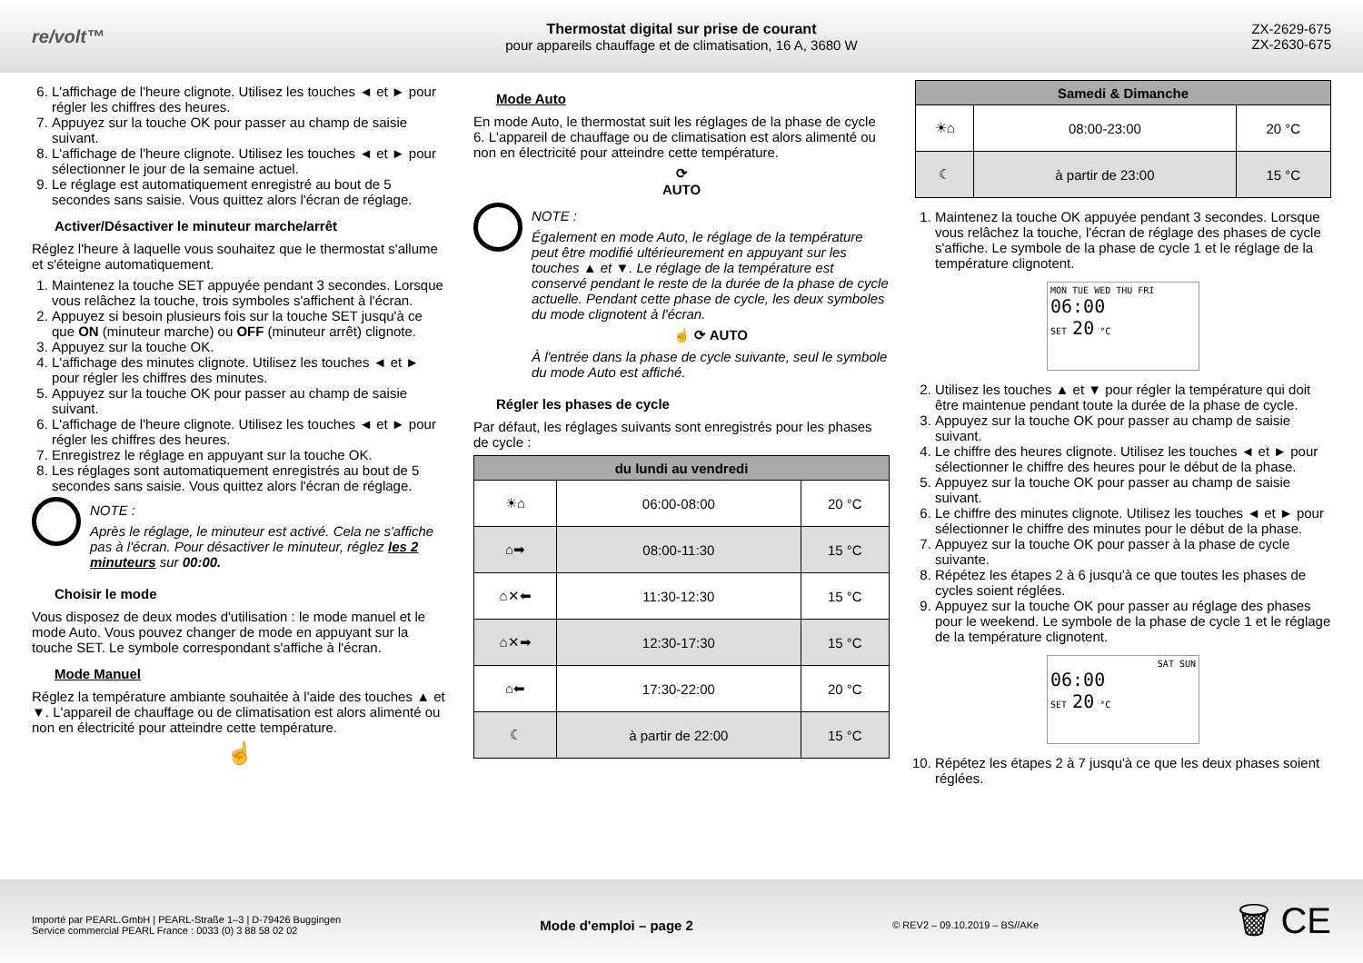re/volt™
Thermostat digital sur prise de courant
pour appareils chauffage et de climatisation, 16 A, 3680 W
ZX-2629-675
ZX-2630-675
6. L'affichage de l'heure clignote. Utilisez les touches ◄ et ► pour régler les chiffres des heures.
7. Appuyez sur la touche OK pour passer au champ de saisie suivant.
8. L'affichage de l'heure clignote. Utilisez les touches ◄ et ► pour sélectionner le jour de la semaine actuel.
9. Le réglage est automatiquement enregistré au bout de 5 secondes sans saisie. Vous quittez alors l'écran de réglage.
Activer/Désactiver le minuteur marche/arrêt
Réglez l'heure à laquelle vous souhaitez que le thermostat s'allume et s'éteigne automatiquement.
1. Maintenez la touche SET appuyée pendant 3 secondes. Lorsque vous relâchez la touche, trois symboles s'affichent à l'écran.
2. Appuyez si besoin plusieurs fois sur la touche SET jusqu'à ce que ON (minuteur marche) ou OFF (minuteur arrêt) clignote.
3. Appuyez sur la touche OK.
4. L'affichage des minutes clignote. Utilisez les touches ◄ et ► pour régler les chiffres des minutes.
5. Appuyez sur la touche OK pour passer au champ de saisie suivant.
6. L'affichage de l'heure clignote. Utilisez les touches ◄ et ► pour régler les chiffres des heures.
7. Enregistrez le réglage en appuyant sur la touche OK.
8. Les réglages sont automatiquement enregistrés au bout de 5 secondes sans saisie. Vous quittez alors l'écran de réglage.
NOTE :
Après le réglage, le minuteur est activé. Cela ne s'affiche pas à l'écran. Pour désactiver le minuteur, réglez les 2 minuteurs sur 00:00.
Choisir le mode
Vous disposez de deux modes d'utilisation : le mode manuel et le mode Auto. Vous pouvez changer de mode en appuyant sur la touche SET. Le symbole correspondant s'affiche à l'écran.
Mode Manuel
Réglez la température ambiante souhaitée à l'aide des touches ▲ et ▼. L'appareil de chauffage ou de climatisation est alors alimenté ou non en électricité pour atteindre cette température.
☝
Mode Auto
En mode Auto, le thermostat suit les réglages de la phase de cycle 6. L'appareil de chauffage ou de climatisation est alors alimenté ou non en électricité pour atteindre cette température.
⟳
AUTO
NOTE :
Également en mode Auto, le réglage de la température peut être modifié ultérieurement en appuyant sur les touches ▲ et ▼. Le réglage de la température est conservé pendant le reste de la durée de la phase de cycle actuelle. Pendant cette phase de cycle, les deux symboles du mode clignotent à l'écran.
☝ ⟳ AUTO
À l'entrée dans la phase de cycle suivante, seul le symbole du mode Auto est affiché.
Régler les phases de cycle
Par défaut, les réglages suivants sont enregistrés pour les phases de cycle :
| du lundi au vendredi | | |
| --- | --- | --- |
| ☀⌂ | 06:00-08:00 | 20 °C |
| ⌂➡ | 08:00-11:30 | 15 °C |
| ⌂✕⬅ | 11:30-12:30 | 15 °C |
| ⌂✕➡ | 12:30-17:30 | 15 °C |
| ⌂⬅ | 17:30-22:00 | 20 °C |
| ☾ | à partir de 22:00 | 15 °C |
| Samedi & Dimanche | | |
| --- | --- | --- |
| ☀⌂ | 08:00-23:00 | 20 °C |
| ☾ | à partir de 23:00 | 15 °C |
1. Maintenez la touche OK appuyée pendant 3 secondes. Lorsque vous relâchez la touche, l'écran de réglage des phases de cycle s'affiche. Le symbole de la phase de cycle 1 et le réglage de la température clignotent.
MON TUE WED THU FRI
06:00
SET 20 °C
2. Utilisez les touches ▲ et ▼ pour régler la température qui doit être maintenue pendant toute la durée de la phase de cycle.
3. Appuyez sur la touche OK pour passer au champ de saisie suivant.
4. Le chiffre des heures clignote. Utilisez les touches ◄ et ► pour sélectionner le chiffre des heures pour le début de la phase.
5. Appuyez sur la touche OK pour passer au champ de saisie suivant.
6. Le chiffre des minutes clignote. Utilisez les touches ◄ et ► pour sélectionner le chiffre des minutes pour le début de la phase.
7. Appuyez sur la touche OK pour passer à la phase de cycle suivante.
8. Répétez les étapes 2 à 6 jusqu'à ce que toutes les phases de cycles soient réglées.
9. Appuyez sur la touche OK pour passer au réglage des phases pour le weekend. Le symbole de la phase de cycle 1 et le réglage de la température clignotent.
SAT SUN
06:00
SET 20 °C
10. Répétez les étapes 2 à 7 jusqu'à ce que les deux phases soient réglées.
Importé par PEARL.GmbH | PEARL-Straße 1–3 | D-79426 Buggingen
Service commercial PEARL France : 0033 (0) 3 88 58 02 02
Mode d'emploi – page 2
© REV2 – 09.10.2019 – BS//AKe
🗑 CE